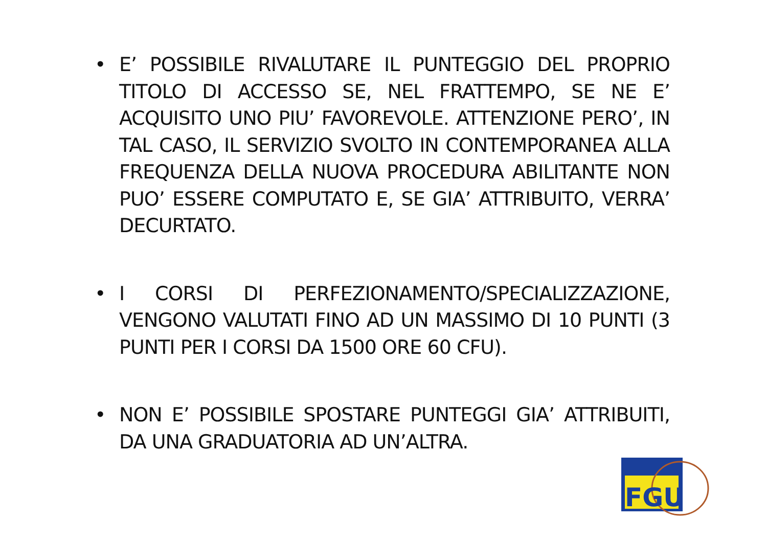• E’ POSSIBILE RIVALUTARE IL PUNTEGGIO DEL PROPRIO TITOLO DI ACCESSO SE, NEL FRATTEMPO, SE NE E’ ACQUISITO UNO PIU’ FAVOREVOLE. ATTENZIONE PERO’, IN TAL CASO, IL SERVIZIO SVOLTO IN CONTEMPORANEA ALLA FREQUENZA DELLA NUOVA PROCEDURA ABILITANTE NON PUO’ ESSERE COMPUTATO E, SE GIA’ ATTRIBUITO, VERRA’ DECURTATO.
• I CORSI DI PERFEZIONAMENTO/SPECIALIZZAZIONE, VENGONO VALUTATI FINO AD UN MASSIMO DI 10 PUNTI (3 PUNTI PER I CORSI DA 1500 ORE 60 CFU).
• NON E’ POSSIBILE SPOSTARE PUNTEGGI GIA’ ATTRIBUITI, DA UNA GRADUATORIA AD UN’ALTRA.
FGU